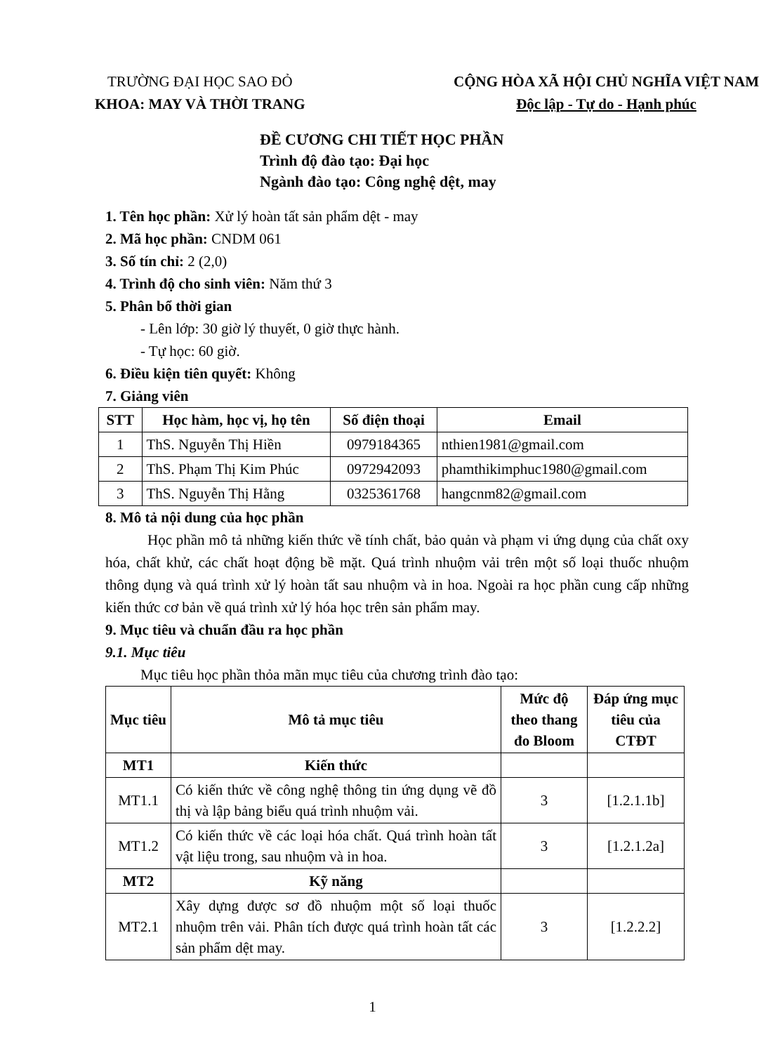TRƯỜNG ĐẠI HỌC SAO ĐỎ
KHOA: MAY VÀ THỜI TRANG
CỘNG HÒA XÃ HỘI CHỦ NGHĨA VIỆT NAM
Độc lập - Tự do - Hạnh phúc
ĐỀ CƯƠNG CHI TIẾT HỌC PHẦN
Trình độ đào tạo: Đại học
Ngành đào tạo: Công nghệ dệt, may
1. Tên học phần: Xử lý hoàn tất sản phẩm dệt - may
2. Mã học phần: CNDM 061
3. Số tín chỉ: 2 (2,0)
4. Trình độ cho sinh viên: Năm thứ 3
5. Phân bổ thời gian
- Lên lớp: 30 giờ lý thuyết, 0 giờ thực hành.
- Tự học: 60 giờ.
6. Điều kiện tiên quyết: Không
7. Giảng viên
| STT | Học hàm, học vị, họ tên | Số điện thoại | Email |
| --- | --- | --- | --- |
| 1 | ThS. Nguyễn Thị Hiền | 0979184365 | nthien1981@gmail.com |
| 2 | ThS. Phạm Thị Kim Phúc | 0972942093 | phamthikimphuc1980@gmail.com |
| 3 | ThS. Nguyễn Thị Hằng | 0325361768 | hangcnm82@gmail.com |
8. Mô tả nội dung của học phần
Học phần mô tả những kiến thức về tính chất, bảo quản và phạm vi ứng dụng của chất oxy hóa, chất khử, các chất hoạt động bề mặt. Quá trình nhuộm vải trên một số loại thuốc nhuộm thông dụng và quá trình xử lý hoàn tất sau nhuộm và in hoa. Ngoài ra học phần cung cấp những kiến thức cơ bản về quá trình xử lý hóa học trên sản phẩm may.
9. Mục tiêu và chuẩn đầu ra học phần
9.1. Mục tiêu
Mục tiêu học phần thỏa mãn mục tiêu của chương trình đào tạo:
| Mục tiêu | Mô tả mục tiêu | Mức độ theo thang đo Bloom | Đáp ứng mục tiêu của CTĐT |
| --- | --- | --- | --- |
| MT1 | Kiến thức | | |
| MT1.1 | Có kiến thức về công nghệ thông tin ứng dụng vẽ đồ thị và lập bảng biểu quá trình nhuộm vải. | 3 | [1.2.1.1b] |
| MT1.2 | Có kiến thức về các loại hóa chất. Quá trình hoàn tất vật liệu trong, sau nhuộm và in hoa. | 3 | [1.2.1.2a] |
| MT2 | Kỹ năng | | |
| MT2.1 | Xây dựng được sơ đồ nhuộm một số loại thuốc nhuộm trên vải. Phân tích được quá trình hoàn tất các sản phẩm dệt may. | 3 | [1.2.2.2] |
1